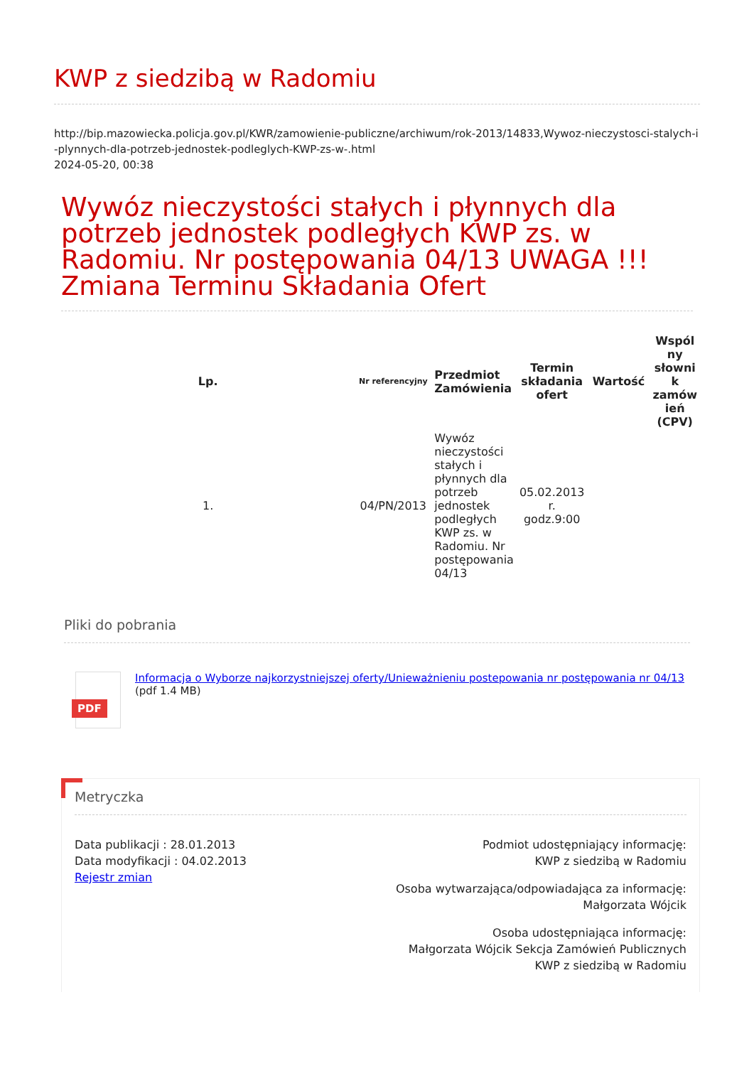KWP z siedzibą w Radomiu
http://bip.mazowiecka.policja.gov.pl/KWR/zamowienie-publiczne/archiwum/rok-2013/14833,Wywoz-nieczystosci-stalych-i-plynnych-dla-potrzeb-jednostek-podleglych-KWP-zs-w-.html
2024-05-20, 00:38
Wywóz nieczystości stałych i płynnych dla potrzeb jednostek podległych KWP zs. w Radomiu. Nr postępowania 04/13 UWAGA !!! Zmiana Terminu Składania Ofert
| Lp. | Nr referencyjny | Przedmiot Zamówienia | Termin składania ofert | Wartość | Wspól ny słowni k zamów ień (CPV) |
| --- | --- | --- | --- | --- | --- |
| 1. | 04/PN/2013 | Wywóz nieczystości stałych i płynnych dla potrzeb jednostek podległych KWP zs. w Radomiu. Nr postępowania 04/13 | 05.02.2013 r. godz.9:00 | | |
Pliki do pobrania
PDF
Informacja o Wyborze najkorzystniejszej oferty/Unieważnieniu postepowania nr postępowania nr 04/13
(pdf 1.4 MB)
Metryczka
Data publikacji : 28.01.2013
Data modyfikacji : 04.02.2013
Rejestr zmian
Podmiot udostępniający informację:
KWP z siedzibą w Radomiu
Osoba wytwarzająca/odpowiadająca za informację:
Małgorzata Wójcik
Osoba udostępniająca informację:
Małgorzata Wójcik Sekcja Zamówień Publicznych
KWP z siedzibą w Radomiu